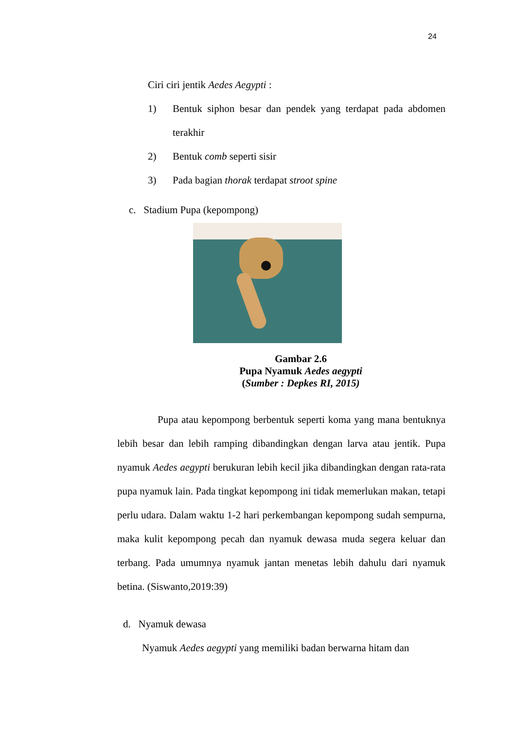24
Ciri ciri jentik Aedes Aegypti :
1) Bentuk siphon besar dan pendek yang terdapat pada abdomen terakhir
2) Bentuk comb seperti sisir
3) Pada bagian thorak terdapat stroot spine
c. Stadium Pupa (kepompong)
Gambar 2.6
Pupa Nyamuk Aedes aegypti
(Sumber : Depkes RI, 2015)
Pupa atau kepompong berbentuk seperti koma yang mana bentuknya lebih besar dan lebih ramping dibandingkan dengan larva atau jentik. Pupa nyamuk Aedes aegypti berukuran lebih kecil jika dibandingkan dengan rata-rata pupa nyamuk lain. Pada tingkat kepompong ini tidak memerlukan makan, tetapi perlu udara. Dalam waktu 1-2 hari perkembangan kepompong sudah sempurna, maka kulit kepompong pecah dan nyamuk dewasa muda segera keluar dan terbang. Pada umumnya nyamuk jantan menetas lebih dahulu dari nyamuk betina. (Siswanto,2019:39)
d. Nyamuk dewasa
Nyamuk Aedes aegypti yang memiliki badan berwarna hitam dan